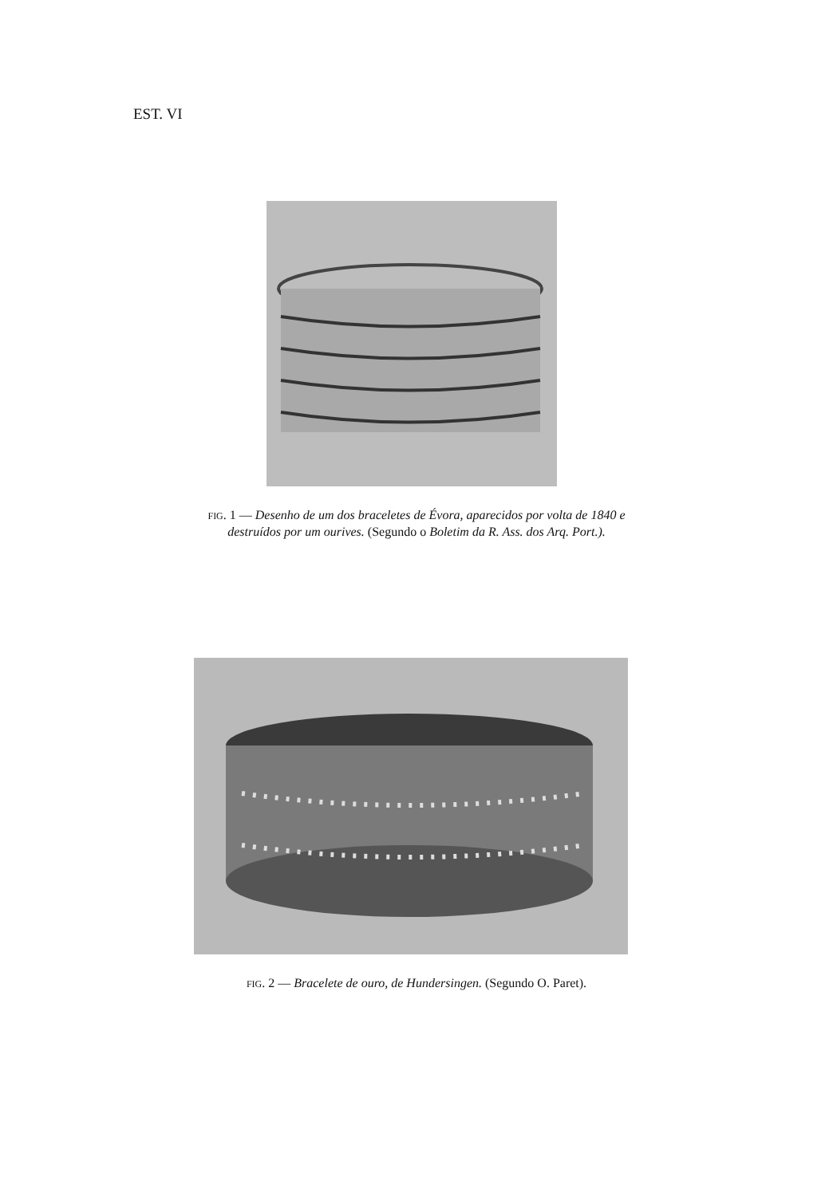EST. VI
FIG. 1 — Desenho de um dos braceletes de Évora, aparecidos por volta de 1840 e
destruídos por um ourives. (Segundo o Boletim da R. Ass. dos Arq. Port.).
FIG. 2 — Bracelete de ouro, de Hundersingen. (Segundo O. Paret).